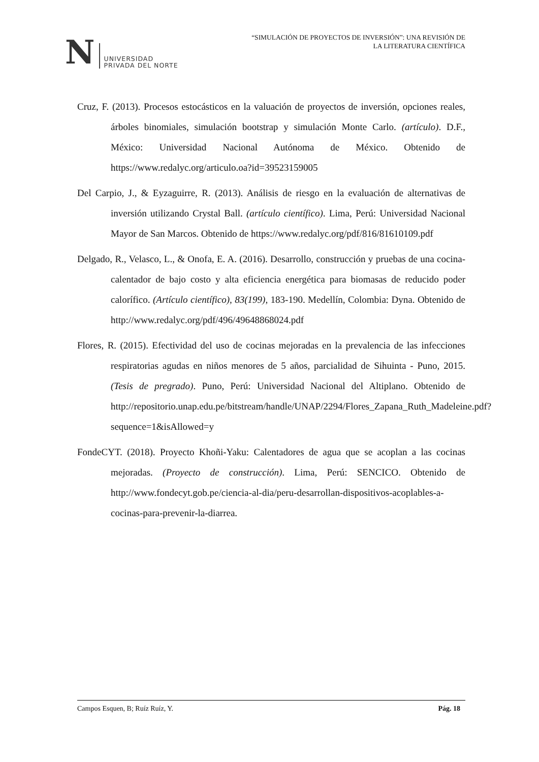N UNIVERSIDAD
PRIVADA DEL NORTE
“SIMULACIÓN DE PROYECTOS DE INVERSIÓN”: UNA REVISIÓN DE
LA LITERATURA CIENTÍFICA
Cruz, F. (2013). Procesos estocásticos en la valuación de proyectos de inversión, opciones reales, árboles binomiales, simulación bootstrap y simulación Monte Carlo. (artículo). D.F., México: Universidad Nacional Autónoma de México. Obtenido de https://www.redalyc.org/articulo.oa?id=39523159005
Del Carpio, J., & Eyzaguirre, R. (2013). Análisis de riesgo en la evaluación de alternativas de inversión utilizando Crystal Ball. (artículo científico). Lima, Perú: Universidad Nacional Mayor de San Marcos. Obtenido de https://www.redalyc.org/pdf/816/81610109.pdf
Delgado, R., Velasco, L., & Onofa, E. A. (2016). Desarrollo, construcción y pruebas de una cocina-calentador de bajo costo y alta eficiencia energética para biomasas de reducido poder calorífico. (Artículo científico), 83(199), 183-190. Medellín, Colombia: Dyna. Obtenido de http://www.redalyc.org/pdf/496/49648868024.pdf
Flores, R. (2015). Efectividad del uso de cocinas mejoradas en la prevalencia de las infecciones respiratorias agudas en niños menores de 5 años, parcialidad de Sihuinta - Puno, 2015. (Tesis de pregrado). Puno, Perú: Universidad Nacional del Altiplano. Obtenido de http://repositorio.unap.edu.pe/bitstream/handle/UNAP/2294/Flores_Zapana_Ruth_Madeleine.pdf?sequence=1&isAllowed=y
FondeCYT. (2018). Proyecto Khoñi-Yaku: Calentadores de agua que se acoplan a las cocinas mejoradas. (Proyecto de construcción). Lima, Perú: SENCICO. Obtenido de http://www.fondecyt.gob.pe/ciencia-al-dia/peru-desarrollan-dispositivos-acoplables-a-cocinas-para-prevenir-la-diarrea.
Campos Esquen, B; Ruíz Ruíz, Y. Pág. 18